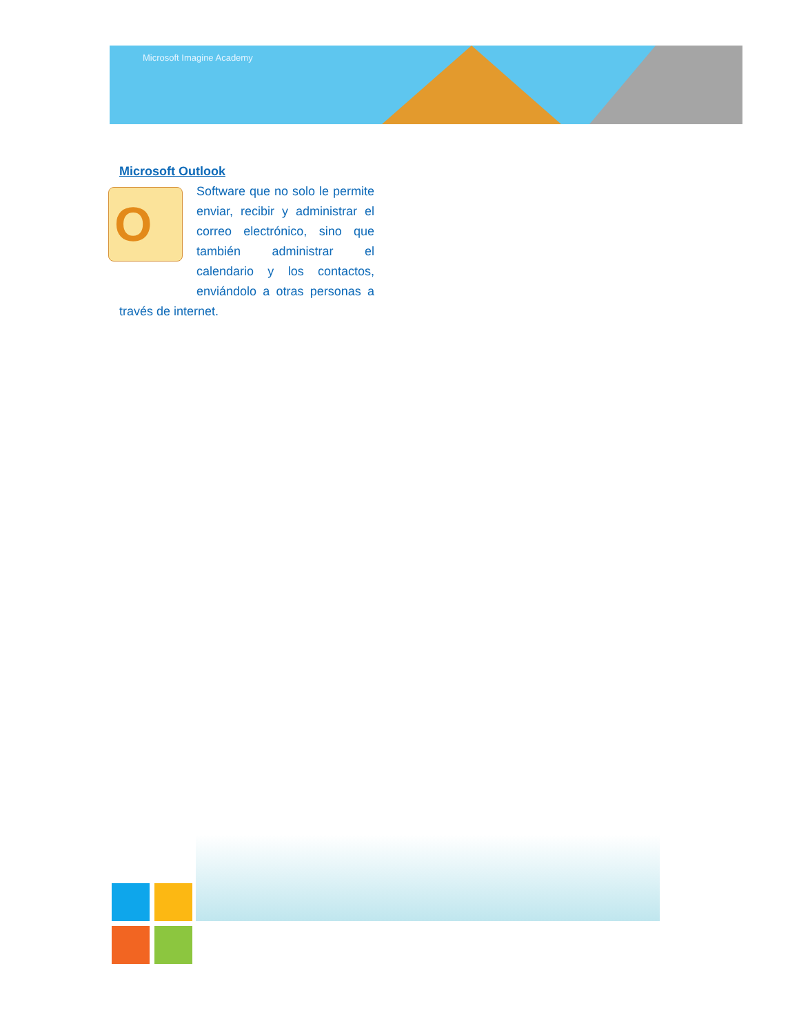Microsoft Imagine Academy
Microsoft Outlook
O
Software que no solo le permite enviar, recibir y administrar el correo electrónico, sino que también administrar el calendario y los contactos, enviándolo a otras personas a través de internet.